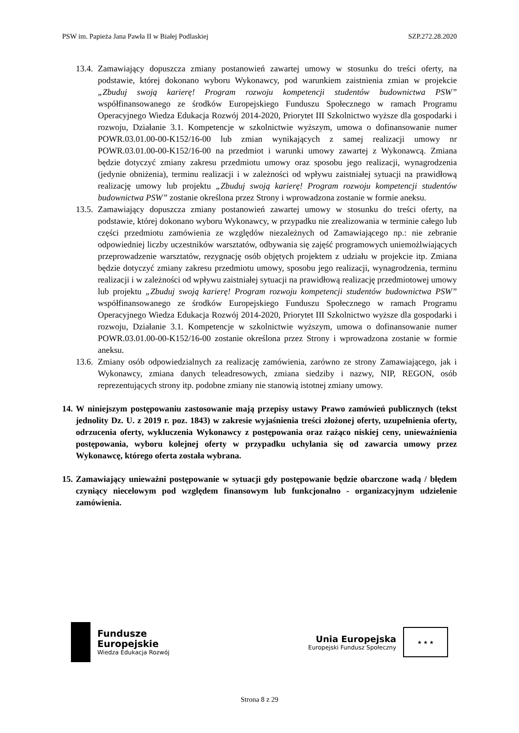PSW im. Papieża Jana Pawła II w Białej Podlaskiej SZP.272.28.2020
13.4. Zamawiający dopuszcza zmiany postanowień zawartej umowy w stosunku do treści oferty, na podstawie, której dokonano wyboru Wykonawcy, pod warunkiem zaistnienia zmian w projekcie „Zbuduj swoją karierę! Program rozwoju kompetencji studentów budownictwa PSW” współfinansowanego ze środków Europejskiego Funduszu Społecznego w ramach Programu Operacyjnego Wiedza Edukacja Rozwój 2014-2020, Priorytet III Szkolnictwo wyższe dla gospodarki i rozwoju, Działanie 3.1. Kompetencje w szkolnictwie wyższym, umowa o dofinansowanie numer POWR.03.01.00-00-K152/16-00 lub zmian wynikających z samej realizacji umowy nr POWR.03.01.00-00-K152/16-00 na przedmiot i warunki umowy zawartej z Wykonawcą. Zmiana będzie dotyczyć zmiany zakresu przedmiotu umowy oraz sposobu jego realizacji, wynagrodzenia (jedynie obniżenia), terminu realizacji i w zależności od wpływu zaistniałej sytuacji na prawidłową realizację umowy lub projektu „Zbuduj swoją karierę! Program rozwoju kompetencji studentów budownictwa PSW” zostanie określona przez Strony i wprowadzona zostanie w formie aneksu.
13.5. Zamawiający dopuszcza zmiany postanowień zawartej umowy w stosunku do treści oferty, na podstawie, której dokonano wyboru Wykonawcy, w przypadku nie zrealizowania w terminie całego lub części przedmiotu zamówienia ze względów niezależnych od Zamawiającego np.: nie zebranie odpowiedniej liczby uczestników warsztatów, odbywania się zajęść programowych uniemożlwiających przeprowadzenie warsztatów, rezygnację osób objętych projektem z udziału w projekcie itp. Zmiana będzie dotyczyć zmiany zakresu przedmiotu umowy, sposobu jego realizacji, wynagrodzenia, terminu realizacji i w zależności od wpływu zaistniałej sytuacji na prawidłową realizację przedmiotowej umowy lub projektu „Zbuduj swoją karierę! Program rozwoju kompetencji studentów budownictwa PSW” współfinansowanego ze środków Europejskiego Funduszu Społecznego w ramach Programu Operacyjnego Wiedza Edukacja Rozwój 2014-2020, Priorytet III Szkolnictwo wyższe dla gospodarki i rozwoju, Działanie 3.1. Kompetencje w szkolnictwie wyższym, umowa o dofinansowanie numer POWR.03.01.00-00-K152/16-00 zostanie określona przez Strony i wprowadzona zostanie w formie aneksu.
13.6. Zmiany osób odpowiedzialnych za realizację zamówienia, zarówno ze strony Zamawiającego, jak i Wykonawcy, zmiana danych teleadresowych, zmiana siedziby i nazwy, NIP, REGON, osób reprezentujących strony itp. podobne zmiany nie stanowią istotnej zmiany umowy.
14. W niniejszym postępowaniu zastosowanie mają przepisy ustawy Prawo zamówień publicznych (tekst jednolity Dz. U. z 2019 r. poz. 1843) w zakresie wyjaśnienia treści złożonej oferty, uzupełnienia oferty, odrzucenia oferty, wykluczenia Wykonawcy z postępowania oraz rażąco niskiej ceny, unieważnienia postępowania, wyboru kolejnej oferty w przypadku uchylania się od zawarcia umowy przez Wykonawcę, którego oferta została wybrana.
15. Zamawiający unieważni postępowanie w sytuacji gdy postępowanie będzie obarczone wadą / błędem czyniący niecelowym pod względem finansowym lub funkcjonalno - organizacyjnym udzielenie zamówienia.
Fundusze
Europejskie
Wiedza Edukacja Rozwój
Unia Europejska
Europejski Fundusz Społeczny
★ ★ ★
Strona 8 z 29